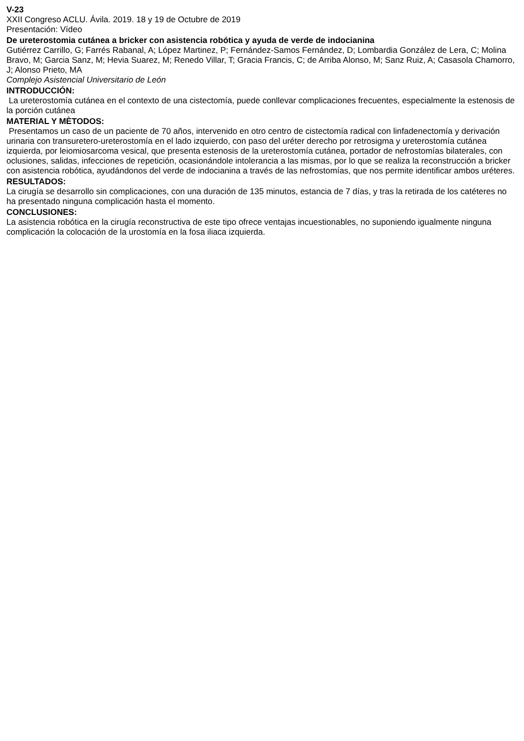V-23
XXII Congreso ACLU. Ávila. 2019. 18 y 19 de Octubre de 2019
Presentación: Vídeo
De ureterostomia cutánea a bricker con asistencia robótica y ayuda de verde de indocianina
Gutiérrez Carrillo, G; Farrés Rabanal, A; López Martinez, P; Fernández-Samos Fernández, D; Lombardia González de Lera, C; Molina Bravo, M; Garcia Sanz, M; Hevia Suarez, M; Renedo Villar, T; Gracia Francis, C; de Arriba Alonso, M; Sanz Ruiz, A; Casasola Chamorro, J; Alonso Prieto, MA
Complejo Asistencial Universitario de León
INTRODUCCIÓN:
La ureterostomía cutánea en el contexto de una cistectomía, puede conllevar complicaciones frecuentes, especialmente la estenosis de la porción cutánea
MATERIAL Y MÈTODOS:
Presentamos un caso de un paciente de 70 años, intervenido en otro centro de cistectomía radical con linfadenectomía y derivación urinaria con transuretero-ureterostomía en el lado izquierdo, con paso del uréter derecho por retrosigma y ureterostomía cutánea izquierda, por leiomiosarcoma vesical, que presenta estenosis de la ureterostomía cutánea, portador de nefrostomías bilaterales, con oclusiones, salidas, infecciones de repetición, ocasionándole intolerancia a las mismas, por lo que se realiza la reconstrucción a bricker con asistencia robótica, ayudándonos del verde de indocianina a través de las nefrostomías, que nos permite identificar ambos uréteres.
RESULTADOS:
La cirugía se desarrollo sin complicaciones, con una duración de 135 minutos, estancia de 7 días, y tras la retirada de los catéteres no ha presentado ninguna complicación hasta el momento.
CONCLUSIONES:
La asistencia robótica en la cirugía reconstructiva de este tipo ofrece ventajas incuestionables, no suponiendo igualmente ninguna complicación la colocación de la urostomía en la fosa iliaca izquierda.